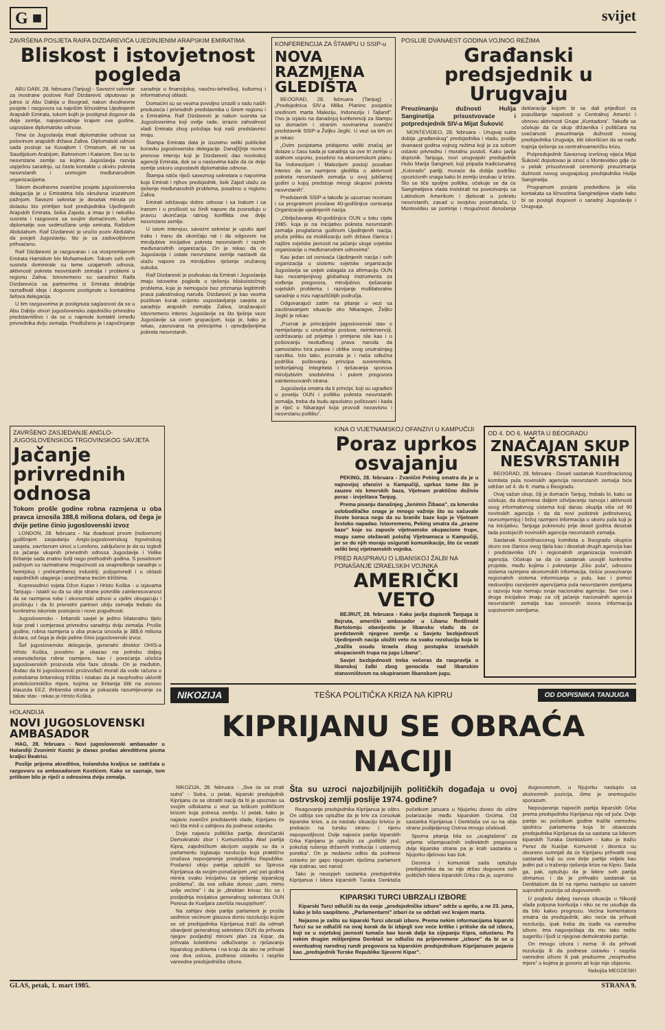G ■ svijet
ZAVRŠENA POSJETA RAIFA DIZDAREVIĆA UJEDINJENIM ARAPSKIM EMIRATIMA
Bliskost i istovjetnost pogleda
ABU DABI, 28. februara (Tanjug) - Savezni sekretar za inostrane poslove Raif Dizdarević otputovao je jutros iz Abu Dabija u Beograd, nakon dvodnevne posjete i razgovora sa najvišim ličnostima Ujedinjenih Arapskih Emirata, tokom kojih je postignut dogovor da dvije zemlje, najvjerovatnije krajem ove godine, uspostave diplomatske odnose.
Time će Jugoslavija imati diplomatske odnose sa polovinom arapskih država Zaliva. Diplomatski odnosi sada postoje sa Kuvajtom i Omanom, ali ne sa Saudijskom Arabijom, Bahreinom i Katarom. Sve su to nesvrstane zemlje sa kojima Jugoslavija razvija uspješnu saradnju, uz česte kontakte u okviru pokreta nesvrstanih i unmogim međunarodnim organizacijama.
Tokom dvodnevne zvanične posjete jugoslovenska delegacija je u Emiratima bila okružena izuzetnom pažnjom. Savezni sekretar je desetak minuta po dolasku bio primljen kod predsjednika Ujedinjenih Arapskih Emirata, šeika Zajeda, a imao je i nekoliko susreta i razgovora sa svojim domaćinom, šefom diplomatije ove sedmočlane unije emirata, Rašidom Abdulahom. Raif Dizdarević je uručio poziv Abdulahu da posjeti Jugoslaviju, što je sa zadovoljstvom prihvaćeno.
Raif Dizdarević je razgovarao i sa vicepremijerom Emirata Hamidom bin Mohamedom. Tokom svih ovih susreta dominirale su teme uzajamnih odnosa, aktivnosti pokreta nesvrstanih zemalja i problemi u regionu Zaliva. Istovremeno su saradnici Raifa Dizdarevića sa partnerima iz Emirata detaljnije razrađivali ideje i dogovore postignute u kontaktima šefova delegacija.
U tim razgovorima je postignuta saglasnost da se u Abu Dabiju otvori jugoslovensko zajedničko privredno predstavništvo i da se u naprede kontakti između privrednika dviju zemalja. Predloženo je i započinjanje saradnje u finansijskoj, naučno-tehničkoj, kulturnoj i informativnoj oblasti.
Domaćini su se veoma povoljno izrazili o radu naših preduzeća i privrednih predstavnika u širem regionu i u Emiratima. Raif Dizdarević je nakon susreta sa Jugoslovenima koji ovdje rade, izrazio zahvalnost vladi Emirata zbog položaja koji naši predstavnici imaju.
Štampa Emirata dala je izuzetno veliki publicitet boravku jugoslovenske delegacije. Dana[š]nje novine prenose intervju koji je Dizdarević dao novinskoj agenciji Emirata, dok se u naslovima kaže da će dvije zemlje uskoro uspostaviti diplomatske odnose.
Štampa ističe riječi saveznog sekretara o naporima koje Emirati i njihov predsjednik, šeik Zajed ulažu za rješenje međunarodnih problema, posebno u regionu Zaliva.
Emirati održavaju dobre odnose i sa Irakom i sa Iranom i u prošlosti su činili napore da posreduju u pravcu okončanja ratnog konflikta ove dvije nesvrstane zemlje.
U istom intervjuu, savezni sekretar je uputio apel Iraku i Iranu da okončaju rat i da odgovore na miroljubive inicijative pokreta nesvrstanih i raznih međunarodnih organizacija. On je rekao da će Jugoslavija i ostale nesvrstane zemlje nastaviti da ulažu napore za miroljubivo rješenje oružanog sukoba.
Raif Dizdarević je podvukao da Emirati i Jugoslavija imaju istovetne poglede o rješenju bliskoistočnog problema, koje je nemoguće bez priznanja legitimnih prava palestinskog naroda. Dizdarević je kao veoma pozitivan korak ocijenio uspostavljanje savjeta za saradnju arapskih zemalja Zaliva, izražavajući istovremeno interes Jugoslavije za što tješnje veze Jugoslavije sa ovom grupacijom, koja je, kako je rekao, zasnovana na principima i opredjeljenjima pokreta nesvrstanih.
KONFERENCIJA ZA ŠTAMPU U SSIP-u
NOVA RAZMJENA GLEDIŠTA
BEOGRAD, 28. februara (Tanjug) - „Predsjednica SIV-a Milka Planinc posjetiće sredinom marta Maleziju, Indoneziju i Tajland”. Ovo je izjavio na današnjoj konferenciji za štampu sa domaćim i stranim novinarima zvanični predstavnik SSIP-a Željko Jeglić. U vezi sa tim on je rekao:
„Ovim posjetama pridajemo veliki značaj jer dolaze u času kada je saradnja sa ove tri zemlje u stalnom usponu, posebno na ekonomskom planu. Sa Indonezijom i Malezijom postoji poseban interes da se razmjene gledišta o aktivnosti pokreta nesvrstanih zemalja u ovoj jubilarnoj godini u kojoj predstoje mnogi skupovi pokreta nesvrstanih”.
Predstavnik SSIP-a takođe je upoznao novinare i sa programom proslave 40-godišnjice osnivanja Organizacije ujedinjenih nacija.
„Obilježavanje 40-godišnjice OUN u toku cijele 1985. koja je na inicijativu pokreta nesvrstanih zemalja proglašena godinom Ujedinjenih nacija, pruža priliku za mobilizaciju svih država članica i najšire svjetske javnosti na jačanju uloge svjetske organizacije u međunarodnim odnosima”.
Kao jedan od osnivača Ujedinjenih nacija i svih organizacija u sistemu svjetske organizacije Jugoslavija se uvijek zalagala za afirmaciju OUN kao nezamjenjivog globalnog instrumenta za vođenje pregovora, miroljubivo rješavanje svjetskih problema i razvijanje multilateralne saradnje u nizu najrazličitijih područja.
Odgovarajući zatim na pitanje u vezi sa zaoštravanjem situacije oko Nikaragve, Željko Jeglić je rekao:
„Poznat je principijelni jugoslovenski stav o nemiješanju u unutrašnje poslove, neintervenciji, uzdržavanju od prijetnje i primjene sile kao i o poštovanju neotuđivog prava naroda da samostalno bira puteve i oblike svog unutrašnjeg razvitka. Isto tako, poznata je i naša odlučna podrška poštovanju principa suvereniteta, teritorijalnog integriteta i rješavanja sporova miroljubivim sredstvima i putem pregovora zainteresovanih strana.
Jugoslavija smatra da ti principi, koji su ugrađeni u povelju OUN i politiku pokreta nesvrstanih zemalja, treba da budu apsolutno poštovani i kada je riječ o Nikaragvi koja provodi nezavisnu i nesvrstanu politiku”.
POSLIJE DVANAEST GODINA VOJNOG REŽIMA
Građanski predsjednik u Urugvaju
Preuzimanju dužnosti Hulija Sanginetija prisustvovaće i potpredsjednik SIV-a Mijat Šuković
MONTEVIDEO, 28. februara - Urugvaj sutra dobija „građanskog” predsjednika i vladu, poslije dvanaest godina vojnog režima koji je za sobom ostavio privrednu i moralnu pustoš. Kako javlja dopisnik Tanjuga, novi urugvajski predsjednik Hulio Marija Sangineti, koji pripada tradicionalnoj „Kolorado” partiji, moraće da dobije podršku opozicionih snaga kako bi zemlju izvukao iz krize. Što se tiče spoljne politike, očekuje se da će Sanginetijeva vlada insistirati na povezivanju sa Latinskom Amerikom i djelovati u pokretu nesvrstanih, zasad u svojstvu posmatrača. U Montevideu se pominje i mogućnost donošenja deklaracije kojom bi se dali prijedlozi za popuštanje napetosti u Centralnoj Americi i obnovu aktivnosti Grupe „Kontadora”. Takođe se očekuje da će skup državnika i političara na svečanosti preuzimanja dužnosti novog predsjednika Urugvaja, biti iskorišćen da se nađu trajnija rješenja za centralnoameričku krizu.
Potpredsjednik Saveznog izvršnog vijeća Mijat Šuković doputovao je sinoć u Montevideo gdje će u petak prisustvovati ceremoniji preuzimanja dužnosti novog urugvajskog predsjednika Hulija Sanginetija.
Programom posjete predviđeno je više kontakata sa ličnostima Sanginetijeve vlade kako bi se postigli dogovori o saradnji Jugoslavije i Urugvaja.
ZAVRŠENO ZASJEDANJE ANGLO-JUGOSLOVENSKOG TRGOVINSKOG SAVJETA
Jačanje privrednih odnosa
Tokom prošle godine robna razmjena u oba pravca iznosila 388,6 miliona dolara, od čega je dvije petine činio jugoslovenski izvoz
LONDON, 28. februara - Na dvadeset prvom (redovnom) godišnjem zasjedanju Anglo-jugoslovenskog trgovinskog savjeta, završenom sinoć u Londonu, zaključeno je da su izgledi za jačanje ukupnih privrednih odnosa Jugoslavije i Velike Britanije sada znatno bolji nego prethodnih godina. S posebnom pažnjom su razmatrane mogućnosti za unapređenje saradnje u hemijskoj i prehrambenoj industriji, poljoprivredi i u oblasti zajedničkih ulaganja i aranžmana trećim tržištima.
Kopresednici svjeta Džon Kuper i Hristo Koška - u izjavama Tanjugu - istakli su da su obje strane potvrdile zainteresovanost da se razmjena robe i ekonomski odnosi u cjelini obogaćuju i proširuju i da bi privredni partneri obiju zemalja trebalo da konkretno iskoriste postojeće i nove pogodnosti.
Jugoslovensko - britanski savjet je jedino bilateralno tijelo koje prati i usmjerava privrednu saradnju dviju zemalja. Prošle godine, robna razmjena u oba pravca iznosila je 388,6 miliona dolara, od čega je dvije petine činio jugoslovenski izvoz.
Šef jugoslovenske delegacije, generalni direktor OHIS-a Hristo Koška, posebno je ukazao na potrebu daljeg uravnoteženja robne razmjene, kao i povećanja učešća jugoslovenskih proizvoda više faze obrade. On je međutim, dodao da bi jugoslovenski proizvođači morali da vode računa o potrebama britanskog tržišta i istakao da je neophodno ukloniti protekcionističke mjere, kojima se Britanija štiti na osnovu klauzula EEZ. Britanska strana je pokazala razumijevanje za takav stav - rekao je Hristo Koška.
HOLANDIJA
NOVI JUGOSLOVENSKI AMBASADOR
HAG, 28. februara - Novi jugoslovenski ambasador u Holandiji Zvonimir Kostić je danas predao akreditivna pisma kraljici Beatrisi.
Poslije prijema akreditiva, holandska kraljica se zadržala u razgovoru sa ambasadorom Kostićem. Kako se saznaje, tom prilikom bilo je riječi o odnosima dviju zemalja.
KINA O VIJETNAMSKOJ OFANZIVI U KAMPUČIJI
Poraz uprkos osvajanju
PEKING, 28. februara - Zvanični Peking smatra da je u najnovijoj ofanzivi u Kampučiji, uprkos tome što je zauzeo niz kmerskih baza, Vijetnam praktično doživio poraz - izvještava Tanjug.
Prema pisanju današnjeg „ženimin Žibaoa”, za kmerske oslobodilačke snage je mnogo važnije što su sačuvale živote boraca nego da su branile baze koje je Vijetnam žestoko napadao. Istovremeno, Peking smatra da „prazne baze” koje su zaposle vijetnamske okupacione trupe, mogu samo otežavati položaj Vijetnamaca u Kampučiji, jer se do njih moraju osigurati komunikacije, što će vezati veliki broj vijetnamskih vojnika.
PRED RASPRAVU O LIBANSKOJ ŽALBI NA PONAŠANJE IZRAELSKIH VOJNIKA
AMERIČKI VETO
BEJRUT, 28. februara - Kako javlja dopisnik Tanjuga iz Bejruta, američki ambasador u Libanu Redžinald Bartolomju obavijestio je libansku vladu da će predstavnik njegove zemlje u Savjetu bezbjednosti Ujedinjenih nacija uložiti veto na svaku rezoluciju koja bi „tražila osudu Izraela zbog postupka izraelskih okupacionih trupa na jugu Libana”.
Savjet bezbjednosti treba večeras da raspravlja o libanskoj žalbi zbog genocida nad libanskim stanovništvom na okupiranom libanskom jugu.
OD 4. DO 6. MARTA U BEOGRADU
ZNAČAJAN SKUP NESVRSTANIH
BEOGRAD, 28. februara - Deseti sastanak Koordinacionog komiteta pula novinskih agencija nesvrstanih zemalja biće održan od 4. do 6. marta u Beogradu.
Ovaj važan skup, čiji je domaćin Tanjug, trebalo bi, kako se očekuje, da doprinese daljem oživljavanju razvoja i aktivnosti ovog informativnog sistema koji danas okuplja više od 90 novinskih agencija i da da novi podstrek jedinstvenoj, ravnomjernijoj i bržoj razmjeni informacija u okviru pula koji je na inicijativu, Tanjuga pokrenulo prije deset godina desetak tada postojećih novinskih agencija nesvrstanih zemalja.
Sastanak Koordinacionog komiteta u Beogradu okupiće skoro sve članice ovog tijela kao i desetak drugih agencija kao i predstavnike UN i regionalnih organizacija novinskih agencija. Očekuje se da će sastanak usvojiti konkretne projekte, među kojima i pokretanje „Eko pula”, odnosno sistema razmjene ekonomskih informacija, češće povezivanje regionalnih sistema informisanja u pulu, kao i pomoć nedovoljno razvijenim agencijama pula nesvrstanim zemljama u razvoju koje nemaju svoje nacionalne agencije. Sve ove i druge inicijative imaju za cilj jačanje nacionalnih agencija nesvrstanih zemalja kao osnovnih izvora informacija sopstvenim zemljama.
NIKOZIJA TEŠKA POLITIČKA KRIZA NA KIPRU OD DOPISNIKA TANJUGA
KIPRIJANU SE OBRAĆA NACIJI
NIKOZIJA, 28. februara - „Sve će se znati sutra” - Sutra, u petak, kiparski predsjednik Kiprijanu će se obratiti naciji da bi je upoznao sa svojim odlukama u vezi sa teškom političkom krizom koja potresa zemlju. U petak, kako je najavio zvanični predstavnik vlade, Kiprijanu će reći šta misli o zahtjevu da podnese ostavku.
Dvije najveće političke partije, desničarski Demokratski zbor i Komunistička Akel partija Kipra, zajedničkom akcijom uspjele su da u parlamentu izglasaju rezoluciju koja praktično izražava nepovjerenje predsjedniku Republike. Poslanici obiju partija optužili su Spirosa Kiprijanua da svojim ponašanjem „već pet godina minira svaku inicijativu za rješenje kiparskog problema”, da sve odluke donosi „sam, mimo volje većine” i da je „direktan krivac što se i posljednja inicijativa generalnog sekretara OUN Peresa de Kueljara završila neuspjehom”.
Na zahtjev dvije partije parlament je prošle sedmice većinom glasova donio rezoluciju kojom se od predsjednika Kiprijanua traži da odmah obavijesti generalnog sekretara OUN da prihvata njegov posljednji mirovni plan za Kipar, da prihvata kolektivno odlučivanje o rješavanju kiparskog problema i na kraju da ako ne prihvati ova dva uslova, podnese ostavku i raspiše vanredne predsjedničke izbore.
Šta su uzroci najozbiljnijih političkih događaja u ovoj ostrvskoj zemlji poslije 1974. godine?
Reagovanje predsjednika Kiprijanua je oštro. On odbija sve optužbe da je kriv za ćorsokak kiparske krize, a za nastalu situaciju krivicu je prebacio na tursku stranu i njenu nepopustljivost. Dvije najveće partije kiparskih Grka Kiprijanu je optužio za „politički puč, pokušaj rušenja državnih institucija i ustavnog poretka”. On je nedavno odbio da podnese ostavku jer gapo njegovim riječima parlament nije izabrao, već narod.
Tako je neuspjeh sastanka predsjednika Kiprijanua i lidera kiparskih Turaka Denktaša početkom januara u Njujorku doveo do oštre polarizacije među kiparskim Grcima. Od sastanka Kiprijanua i Denktaša svi su na obje strane podijeljenog Ostrva mnogo očekivali.
Sporna pitanja bila su „usaglašena” za vrijeme višemjesečnih indirektnih pregovora dvije kiparske strane pa je krah sastanka u Njujorku djelovao kao šok.
Desnica i komunisti sada optužuju predsjednika da se nije držao dogovora svih političkih lidera kiparskih Grka i da je, suprotno
KIPARSKI TURCI UBRZALI IZBORE
Kiparski Turci odlučili su da svoje „predsjedničke izbore” održe u aprilu, a ne 23. juna, kako je bilo saopšteno. „Parlamentarni” izbori će se održati već krajem marta.
Nejasno je zašto su kiparski Turci ubrzali izbore. Prema nekim informacijama kiparski Turci su se odlučili na ovaj korak da bi izbjegli sve veće kritike i pritiske da od izbora, koji se u svjetskoj javnosti tumače kao korak dalje ka cijepanju Kipra, odustanu. Po nekim drugim mišljenjima Denktaš se odlučio na prijevremene „izbore” da bi se u eventualnoj narednoj rundi pregovora sa kiparskim predsjednikom Kiprijanuom pojavio kao „predsjednik Turske Republike Sjeverni Kipar”.
dogovorenom, u Njujorku nastupio sa ekstremnih pozicija, čime je onemogućio sporazum.
Nepovjerenje najvećih partija kiparskih Grka prema predsjedniku Kiprijanuu nije od juče. Dvije partije su početkom godine tražile vanrednu sjednicu parlamenta koja bi obavezala predsjednika Kiprijanua da se sastane sa liderom kiparskih Turaka Denktašom - kako je tražio Perez de Kueljar. Komunisti i desnica su otvoreno sumnjali da će Kiprijanu prihvatiti ovaj sastanak koji su ove dvije partije vidjele kao jedini put u traženju rješenja krize na Kipru. Sada ga, pak, optužuju da je lidere svih partija obmanuo i da je prihvatio sastanak sa Denktašom da bi na njemu nastupio sa sasvim suprotnih pozicija od dogovorenih.
U pogledu daljeg razvoja situacije u Nikoziji vlada potpuna konfuzija i niko se ne usuđuje da da bilo kakvu prognozu. Većina komentatora smatra da predsjednik, ako neće da prihvati rezoluciju, ipak treba da izađe na vanredne izbore. Ima nagovještaja da mu tako nešto sugerišu i ljudi iz njegove demokratske partije.
On mnogo izbora i nema: ili da prihvati rezoluciju ili da podnese ostavku i raspiše vanredne izbore ili pak preduzme „neophodne mjere” o kojima je govorio ali koje nije objasnio.
Nebojša MEGDESKI
GLAS, petak, 1. mart 1985. STRANA 9.